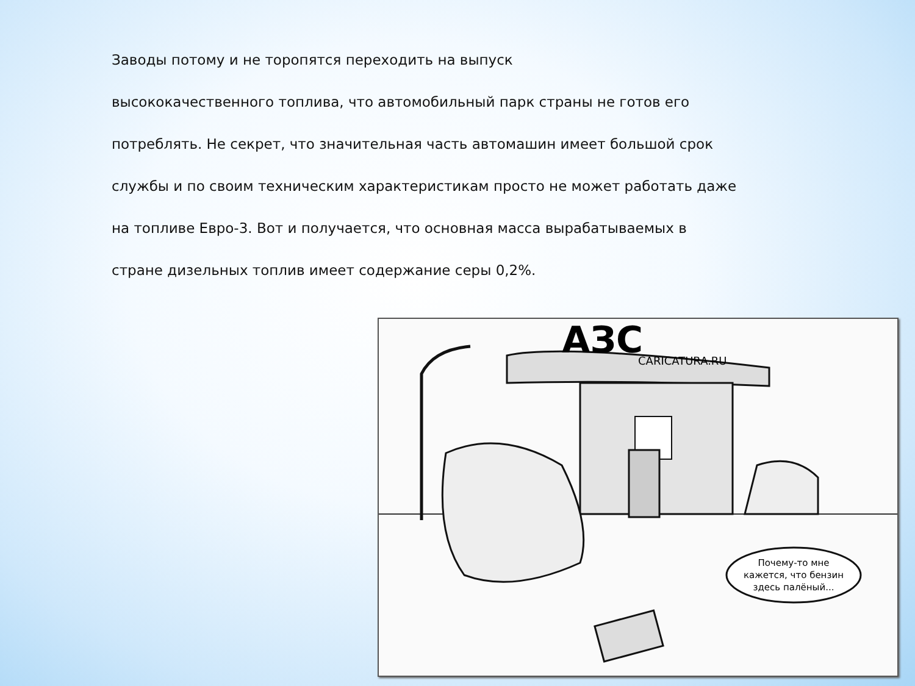Заводы потому и не торопятся переходить на выпуск
высококачественного топлива, что автомобильный парк страны не готов его
потреблять. Не секрет, что значительная часть автомашин имеет большой срок
службы и по своим техническим характеристикам просто не может работать даже
на топливе Евро-3. Вот и получается, что основная масса вырабатываемых в
стране дизельных топлив имеет содержание серы 0,2%.
АЗС
CARICATURA.RU
Почему-то мне
кажется, что бензин
здесь палёный...